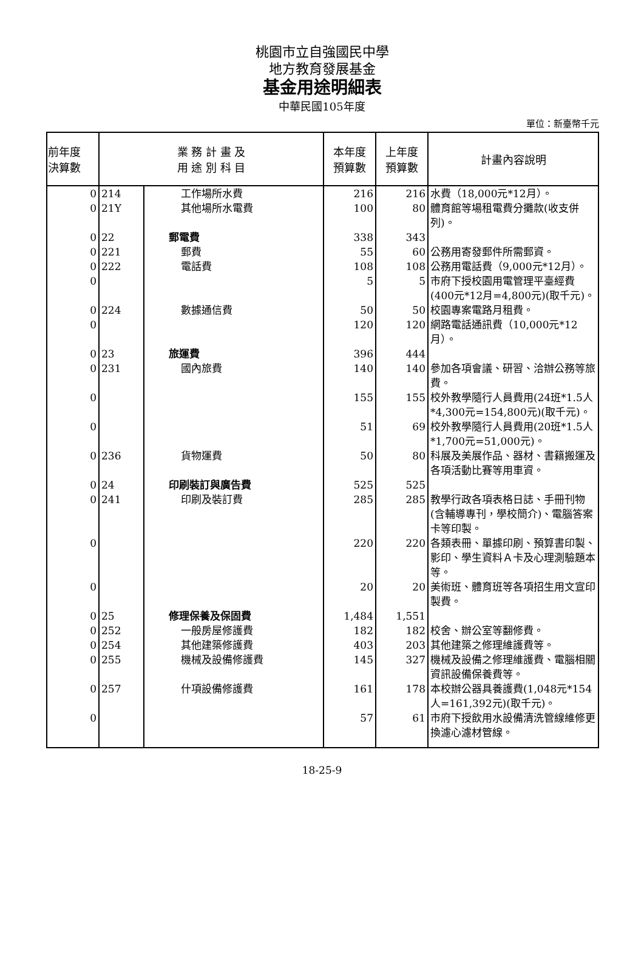桃園市立自強國民中學
地方教育發展基金
基金用途明細表
中華民國105年度
單位：新臺幣千元
| 前年度 決算數 | 業 務 計 畫 及 用 途 別 科 目 | | 本年度 預算數 | 上年度 預算數 | 計畫內容說明 |
| --- | --- | --- | --- | --- | --- |
| 0 | 214 | 工作場所水費 | 216 | 216 | 水費（18,000元*12月）。 |
| 0 | 21Y | 其他場所水電費 | 100 | 80 | 體育館等場租電費分攤款(收支併列)。 |
| 0 | 22 | 郵電費 | 338 | 343 | |
| 0 | 221 | 郵費 | 55 | 60 | 公務用寄發郵件所需郵資。 |
| 0 | 222 | 電話費 | 108 | 108 | 公務用電話費（9,000元*12月）。 |
| 0 | | | 5 | 5 | 市府下授校園用電管理平臺經費(400元*12月=4,800元)(取千元)。 |
| 0 | 224 | 數據通信費 | 50 | 50 | 校園專案電路月租費。 |
| 0 | | | 120 | 120 | 網路電話通訊費（10,000元*12月）。 |
| 0 | 23 | 旅運費 | 396 | 444 | |
| 0 | 231 | 國內旅費 | 140 | 140 | 參加各項會議、研習、洽辦公務等旅費。 |
| 0 | | | 155 | 155 | 校外教學隨行人員費用(24班*1.5人*4,300元=154,800元)(取千元)。 |
| 0 | | | 51 | 69 | 校外教學隨行人員費用(20班*1.5人*1,700元=51,000元)。 |
| 0 | 236 | 貨物運費 | 50 | 80 | 科展及美展作品、器材、書籍搬運及各項活動比賽等用車資。 |
| 0 | 24 | 印刷裝訂與廣告費 | 525 | 525 | |
| 0 | 241 | 印刷及裝訂費 | 285 | 285 | 教學行政各項表格日誌、手冊刊物(含輔導專刊，學校簡介)、電腦答案卡等印製。 |
| 0 | | | 220 | 220 | 各類表冊、單據印刷、預算書印製、影印、學生資料Ａ卡及心理測驗題本等。 |
| 0 | | | 20 | 20 | 美術班、體育班等各項招生用文宣印製費。 |
| 0 | 25 | 修理保養及保固費 | 1,484 | 1,551 | |
| 0 | 252 | 一般房屋修護費 | 182 | 182 | 校舍、辦公室等翻修費。 |
| 0 | 254 | 其他建築修護費 | 403 | 203 | 其他建築之修理維護費等。 |
| 0 | 255 | 機械及設備修護費 | 145 | 327 | 機械及設備之修理維護費、電腦相關資訊設備保養費等。 |
| 0 | 257 | 什項設備修護費 | 161 | 178 | 本校辦公器具養護費(1,048元*154人=161,392元)(取千元)。 |
| 0 | | | 57 | 61 | 市府下授飲用水設備清洗管線維修更換濾心濾材管線。 |
18-25-9